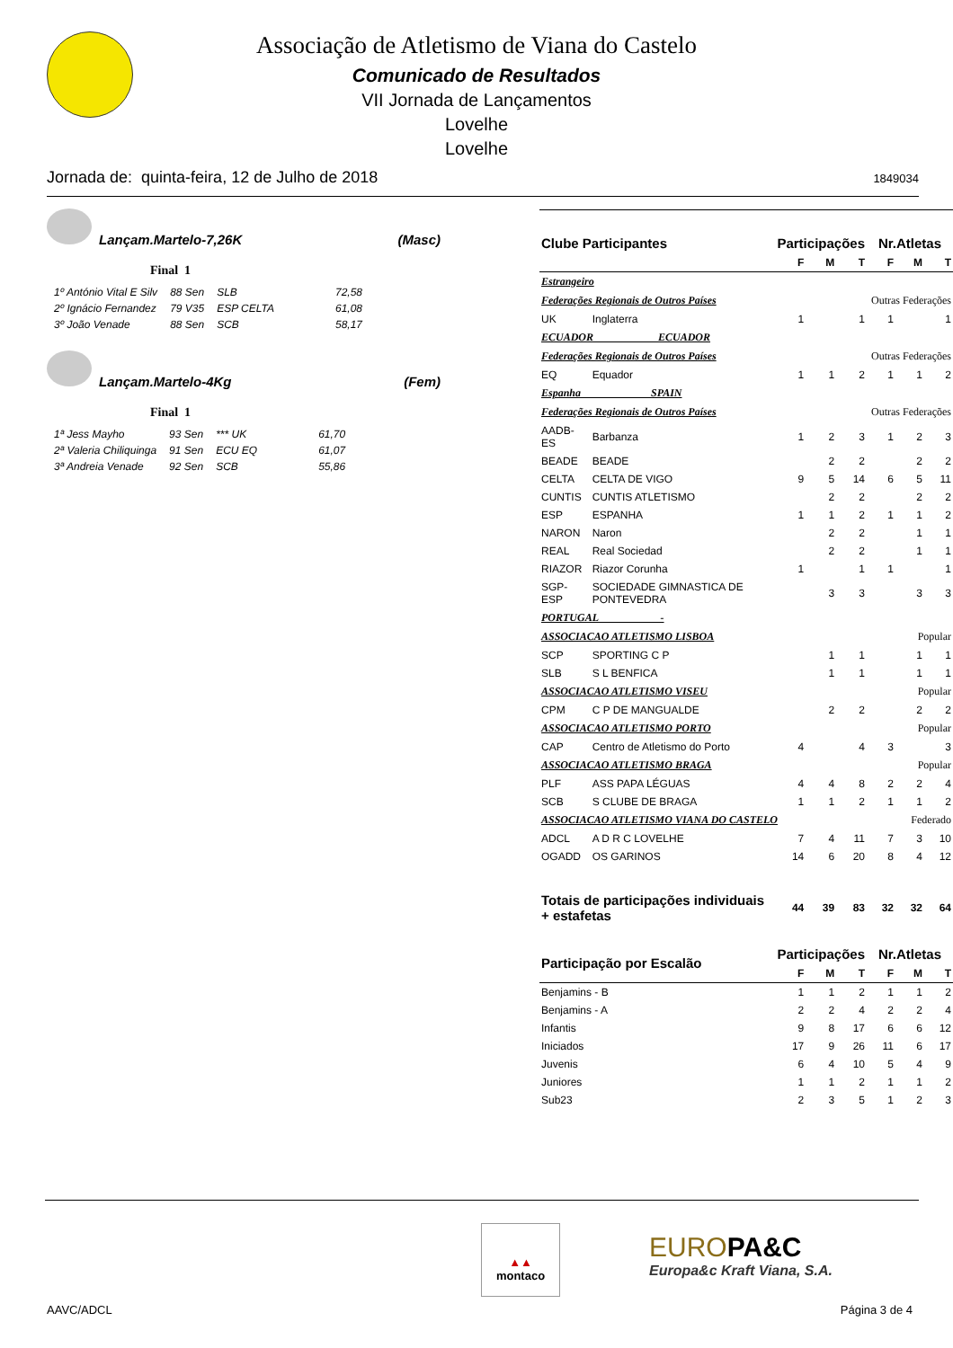Associação de Atletismo de Viana do Castelo
Comunicado de Resultados
VII Jornada de Lançamentos
Lovelhe
Lovelhe
Jornada de: quinta-feira, 12 de Julho de 2018 1849034
Lançam.Martelo-7,26K (Masc)
Final 1
| 1º António Vital E Silv | 88 Sen | SLB | 72,58 |
| 2º Ignácio Fernandez | 79 V35 | ESP CELTA | 61,08 |
| 3º João Venade | 88 Sen | SCB | 58,17 |
Lançam.Martelo-4Kg (Fem)
Final 1
| 1ª Jess Mayho | 93 Sen | *** UK | 61,70 |
| 2ª Valeria Chiliquinga | 91 Sen | ECU EQ | 61,07 |
| 3ª Andreia Venade | 92 Sen | SCB | 55,86 |
| Clube Participantes | | Participações | | | Nr.Atletas | | |
| --- | --- | --- | --- | --- | --- | --- | --- |
| | | F | M | T | F | M | T |
| Estrangeiro | | | | | | | |
| Federações Regionais de Outros Países | | | | Outras Federações | | | |
| UK | Inglaterra | 1 | | 1 | 1 | | 1 |
| ECUADOR ECUADOR | | | | | | | |
| Federações Regionais de Outros Países | | | | Outras Federações | | | |
| EQ | Equador | 1 | 1 | 2 | 1 | 1 | 2 |
| Espanha SPAIN | | | | | | | |
| Federações Regionais de Outros Países | | | | Outras Federações | | | |
| AADB-ES | Barbanza | 1 | 2 | 3 | 1 | 2 | 3 |
| BEADE | BEADE | | 2 | 2 | | 2 | 2 |
| CELTA | CELTA DE VIGO | 9 | 5 | 14 | 6 | 5 | 11 |
| CUNTIS | CUNTIS ATLETISMO | | 2 | 2 | | 2 | 2 |
| ESP | ESPANHA | 1 | 1 | 2 | 1 | 1 | 2 |
| NARON | Naron | | 2 | 2 | | 1 | 1 |
| REAL | Real Sociedad | | 2 | 2 | | 1 | 1 |
| RIAZOR | Riazor Corunha | 1 | | 1 | 1 | | 1 |
| SGP-ESP | SOCIEDADE GIMNASTICA DE PONTEVEDRA | | 3 | 3 | | 3 | 3 |
| PORTUGAL - | | | | | | | |
| ASSOCIACAO ATLETISMO LISBOA | | | | Popular | | | |
| SCP | SPORTING C P | | 1 | 1 | | 1 | 1 |
| SLB | S L BENFICA | | 1 | 1 | | 1 | 1 |
| ASSOCIACAO ATLETISMO VISEU | | | | Popular | | | |
| CPM | C P DE MANGUALDE | | 2 | 2 | | 2 | 2 |
| ASSOCIACAO ATLETISMO PORTO | | | | Popular | | | |
| CAP | Centro de Atletismo do Porto | 4 | | 4 | 3 | | 3 |
| ASSOCIACAO ATLETISMO BRAGA | | | | Popular | | | |
| PLF | ASS PAPA LÉGUAS | 4 | 4 | 8 | 2 | 2 | 4 |
| SCB | S CLUBE DE BRAGA | 1 | 1 | 2 | 1 | 1 | 2 |
| ASSOCIACAO ATLETISMO VIANA DO CASTELO | | | | Federado | | | |
| ADCL | A D R C LOVELHE | 7 | 4 | 11 | 7 | 3 | 10 |
| OGADD | OS GARINOS | 14 | 6 | 20 | 8 | 4 | 12 |
| Totais de participações individuais + estafetas | | 44 | 39 | 83 | 32 | 32 | 64 |
| Participação por Escalão | Participações | | | Nr.Atletas | | |
| --- | --- | --- | --- | --- | --- | --- |
| | F | M | T | F | M | T |
| Benjamins - B | 1 | 1 | 2 | 1 | 1 | 2 |
| Benjamins - A | 2 | 2 | 4 | 2 | 2 | 4 |
| Infantis | 9 | 8 | 17 | 6 | 6 | 12 |
| Iniciados | 17 | 9 | 26 | 11 | 6 | 17 |
| Juvenis | 6 | 4 | 10 | 5 | 4 | 9 |
| Juniores | 1 | 1 | 2 | 1 | 1 | 2 |
| Sub23 | 2 | 3 | 5 | 1 | 2 | 3 |
▲▲
montaco
EUROPA&C
Europa&c Kraft Viana, S.A.
AAVC/ADCL Página 3 de 4